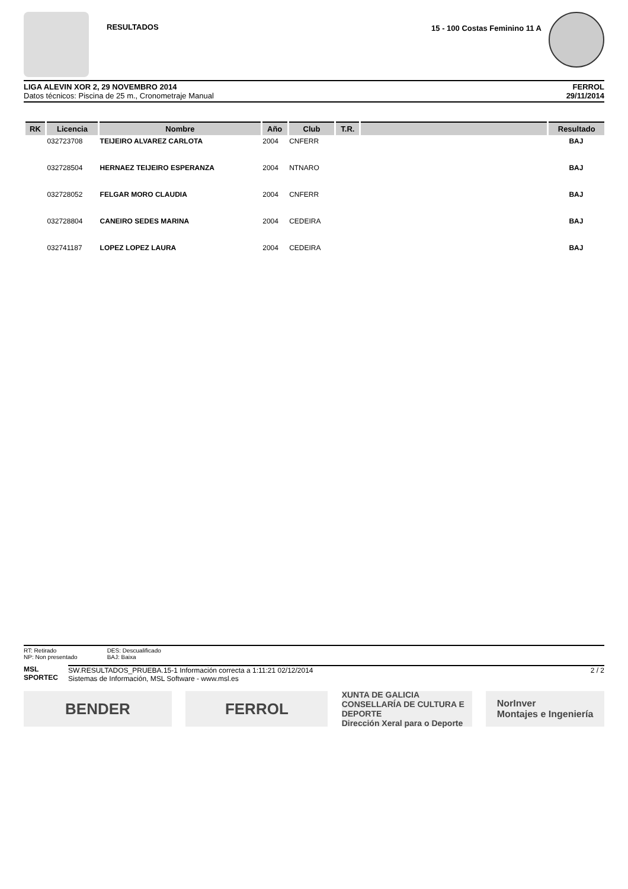RESULTADOS 15 - 100 Costas Feminino 11 A
LIGA ALEVIN XOR 2, 29 NOVEMBRO 2014
Datos técnicos: Piscina de 25 m., Cronometraje Manual
FERROL
29/11/2014
| RK | Licencia | Nombre | Año | Club | T.R. | | Resultado |
| --- | --- | --- | --- | --- | --- | --- | --- |
| | 032723708 | TEIJEIRO ALVAREZ CARLOTA | 2004 | CNFERR | | | BAJ |
| | 032728504 | HERNAEZ TEIJEIRO ESPERANZA | 2004 | NTNARO | | | BAJ |
| | 032728052 | FELGAR MORO CLAUDIA | 2004 | CNFERR | | | BAJ |
| | 032728804 | CANEIRO SEDES MARINA | 2004 | CEDEIRA | | | BAJ |
| | 032741187 | LOPEZ LOPEZ LAURA | 2004 | CEDEIRA | | | BAJ |
RT: Retirado
NP: Non presentado
DES: Descualificado
BAJ: Baixa
MSL
SPORTEC
SW.RESULTADOS_PRUEBA.15-1 Información correcta a 1:11:21 02/12/2014
Sistemas de Información, MSL Software - www.msl.es
2 / 2
BENDER FERROL
XUNTA DE GALICIA
CONSELLARÍA DE CULTURA E DEPORTE
Dirección Xeral para o Deporte
NorInver
Montajes e Ingeniería